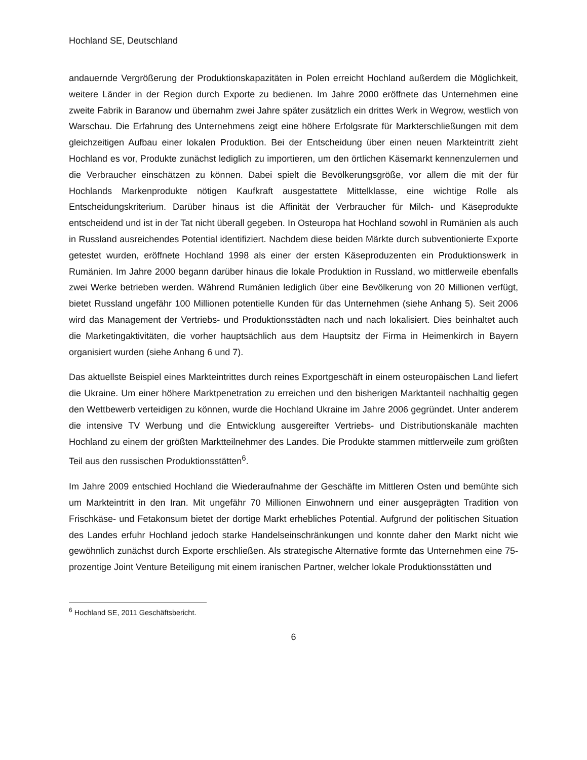Hochland SE, Deutschland
andauernde Vergrößerung der Produktionskapazitäten in Polen erreicht Hochland außerdem die Möglichkeit, weitere Länder in der Region durch Exporte zu bedienen. Im Jahre 2000 eröffnete das Unternehmen eine zweite Fabrik in Baranow und übernahm zwei Jahre später zusätzlich ein drittes Werk in Wegrow, westlich von Warschau. Die Erfahrung des Unternehmens zeigt eine höhere Erfolgsrate für Markterschließungen mit dem gleichzeitigen Aufbau einer lokalen Produktion. Bei der Entscheidung über einen neuen Markteintritt zieht Hochland es vor, Produkte zunächst lediglich zu importieren, um den örtlichen Käsemarkt kennenzulernen und die Verbraucher einschätzen zu können. Dabei spielt die Bevölkerungsgröße, vor allem die mit der für Hochlands Markenprodukte nötigen Kaufkraft ausgestattete Mittelklasse, eine wichtige Rolle als Entscheidungskriterium. Darüber hinaus ist die Affinität der Verbraucher für Milch- und Käseprodukte entscheidend und ist in der Tat nicht überall gegeben. In Osteuropa hat Hochland sowohl in Rumänien als auch in Russland ausreichendes Potential identifiziert. Nachdem diese beiden Märkte durch subventionierte Exporte getestet wurden, eröffnete Hochland 1998 als einer der ersten Käseproduzenten ein Produktionswerk in Rumänien. Im Jahre 2000 begann darüber hinaus die lokale Produktion in Russland, wo mittlerweile ebenfalls zwei Werke betrieben werden. Während Rumänien lediglich über eine Bevölkerung von 20 Millionen verfügt, bietet Russland ungefähr 100 Millionen potentielle Kunden für das Unternehmen (siehe Anhang 5). Seit 2006 wird das Management der Vertriebs- und Produktionsstädten nach und nach lokalisiert. Dies beinhaltet auch die Marketingaktivitäten, die vorher hauptsächlich aus dem Hauptsitz der Firma in Heimenkirch in Bayern organisiert wurden (siehe Anhang 6 und 7).
Das aktuellste Beispiel eines Markteintrittes durch reines Exportgeschäft in einem osteuropäischen Land liefert die Ukraine. Um einer höhere Marktpenetration zu erreichen und den bisherigen Marktanteil nachhaltig gegen den Wettbewerb verteidigen zu können, wurde die Hochland Ukraine im Jahre 2006 gegründet. Unter anderem die intensive TV Werbung und die Entwicklung ausgereifter Vertriebs- und Distributionskanäle machten Hochland zu einem der größten Marktteilnehmer des Landes. Die Produkte stammen mittlerweile zum größten Teil aus den russischen Produktionsstätten<sup>6</sup>.
Im Jahre 2009 entschied Hochland die Wiederaufnahme der Geschäfte im Mittleren Osten und bemühte sich um Markteintritt in den Iran. Mit ungefähr 70 Millionen Einwohnern und einer ausgeprägten Tradition von Frischkäse- und Fetakonsum bietet der dortige Markt erhebliches Potential. Aufgrund der politischen Situation des Landes erfuhr Hochland jedoch starke Handelseinschränkungen und konnte daher den Markt nicht wie gewöhnlich zunächst durch Exporte erschließen. Als strategische Alternative formte das Unternehmen eine 75-prozentige Joint Venture Beteiligung mit einem iranischen Partner, welcher lokale Produktionsstätten und
<sup>6</sup> Hochland SE, 2011 Geschäftsbericht.
6